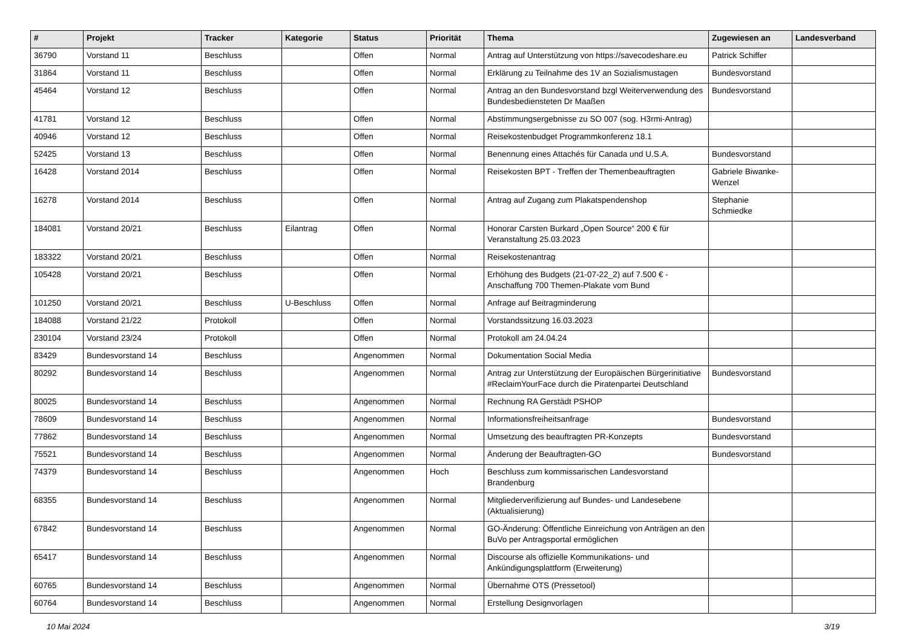| # | Projekt | Tracker | Kategorie | Status | Priorität | Thema | Zugewiesen an | Landesverband |
| --- | --- | --- | --- | --- | --- | --- | --- | --- |
| 36790 | Vorstand 11 | Beschluss | | Offen | Normal | Antrag auf Unterstützung von https://savecodeshare.eu | Patrick Schiffer | |
| 31864 | Vorstand 11 | Beschluss | | Offen | Normal | Erklärung zu Teilnahme des 1V an Sozialismustagen | Bundesvorstand | |
| 45464 | Vorstand 12 | Beschluss | | Offen | Normal | Antrag an den Bundesvorstand bzgl Weiterverwendung des Bundesbediensteten Dr Maaßen | Bundesvorstand | |
| 41781 | Vorstand 12 | Beschluss | | Offen | Normal | Abstimmungsergebnisse zu SO 007 (sog. H3rmi-Antrag) | | |
| 40946 | Vorstand 12 | Beschluss | | Offen | Normal | Reisekostenbudget Programmkonferenz 18.1 | | |
| 52425 | Vorstand 13 | Beschluss | | Offen | Normal | Benennung eines Attachés für Canada und U.S.A. | Bundesvorstand | |
| 16428 | Vorstand 2014 | Beschluss | | Offen | Normal | Reisekosten BPT - Treffen der Themenbeauftragten | Gabriele Biwanke-Wenzel | |
| 16278 | Vorstand 2014 | Beschluss | | Offen | Normal | Antrag auf Zugang zum Plakatspendenshop | Stephanie Schmiedke | |
| 184081 | Vorstand 20/21 | Beschluss | Eilantrag | Offen | Normal | Honorar Carsten Burkard „Open Source“ 200 € für Veranstaltung 25.03.2023 | | |
| 183322 | Vorstand 20/21 | Beschluss | | Offen | Normal | Reisekostenantrag | | |
| 105428 | Vorstand 20/21 | Beschluss | | Offen | Normal | Erhöhung des Budgets (21-07-22_2) auf 7.500 € - Anschaffung 700 Themen-Plakate vom Bund | | |
| 101250 | Vorstand 20/21 | Beschluss | U-Beschluss | Offen | Normal | Anfrage auf Beitragminderung | | |
| 184088 | Vorstand 21/22 | Protokoll | | Offen | Normal | Vorstandssitzung 16.03.2023 | | |
| 230104 | Vorstand 23/24 | Protokoll | | Offen | Normal | Protokoll am 24.04.24 | | |
| 83429 | Bundesvorstand 14 | Beschluss | | Angenommen | Normal | Dokumentation Social Media | | |
| 80292 | Bundesvorstand 14 | Beschluss | | Angenommen | Normal | Antrag zur Unterstützung der Europäischen Bürgerinitiative #ReclaimYourFace durch die Piratenpartei Deutschland | Bundesvorstand | |
| 80025 | Bundesvorstand 14 | Beschluss | | Angenommen | Normal | Rechnung RA Gerstädt PSHOP | | |
| 78609 | Bundesvorstand 14 | Beschluss | | Angenommen | Normal | Informationsfreiheitsanfrage | Bundesvorstand | |
| 77862 | Bundesvorstand 14 | Beschluss | | Angenommen | Normal | Umsetzung des beauftragten PR-Konzepts | Bundesvorstand | |
| 75521 | Bundesvorstand 14 | Beschluss | | Angenommen | Normal | Änderung der Beauftragten-GO | Bundesvorstand | |
| 74379 | Bundesvorstand 14 | Beschluss | | Angenommen | Hoch | Beschluss zum kommissarischen Landesvorstand Brandenburg | | |
| 68355 | Bundesvorstand 14 | Beschluss | | Angenommen | Normal | Mitgliederverifizierung auf Bundes- und Landesebene (Aktualisierung) | | |
| 67842 | Bundesvorstand 14 | Beschluss | | Angenommen | Normal | GO-Änderung: Öffentliche Einreichung von Anträgen an den BuVo per Antragsportal ermöglichen | | |
| 65417 | Bundesvorstand 14 | Beschluss | | Angenommen | Normal | Discourse als offizielle Kommunikations- und Ankündigungsplattform (Erweiterung) | | |
| 60765 | Bundesvorstand 14 | Beschluss | | Angenommen | Normal | Übernahme OTS (Pressetool) | | |
| 60764 | Bundesvorstand 14 | Beschluss | | Angenommen | Normal | Erstellung Designvorlagen | | |
10 Mai 2024 3/19